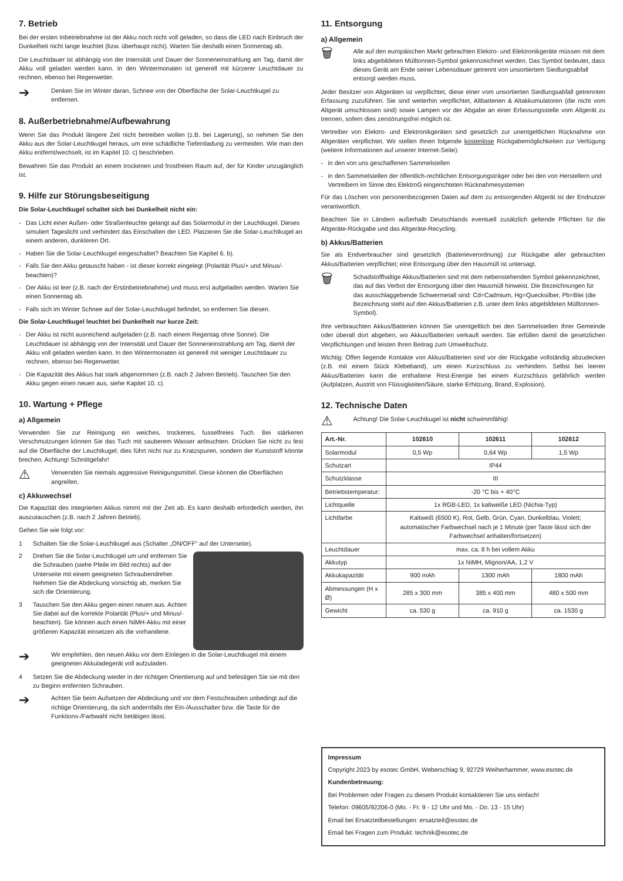7. Betrieb
Bei der ersten Inbetriebnahme ist der Akku noch nicht voll geladen, so dass die LED nach Einbruch der Dunkelheit nicht lange leuchtet (bzw. überhaupt nicht). Warten Sie deshalb einen Sonnentag ab.
Die Leuchtdauer ist abhängig von der Intensität und Dauer der Sonneneinstrahlung am Tag, damit der Akku voll geladen werden kann. In den Wintermonaten ist generell mit kürzerer Leuchtdauer zu rechnen, ebenso bei Regenwetter.
➔
Denken Sie im Winter daran, Schnee von der Oberfläche der Solar-Leuchtkugel zu entfernen.
8. Außerbetriebnahme/Aufbewahrung
Wenn Sie das Produkt längere Zeit nicht betreiben wollen (z.B. bei Lagerung), so nehmen Sie den Akku aus der Solar-Leuchtkugel heraus, um eine schädliche Tiefentladung zu vermeiden. Wie man den Akku entfernt/wechselt, ist im Kapitel 10. c) beschrieben.
Bewahren Sie das Produkt an einem trockenen und frostfreien Raum auf, der für Kinder unzugänglich ist.
9. Hilfe zur Störungsbeseitigung
Die Solar-Leuchtkugel schaltet sich bei Dunkelheit nicht ein:
- Das Licht einer Außen- oder Straßenleuchte gelangt auf das Solarmodul in der Leuchtkugel. Dieses simuliert Tageslicht und verhindert das Einschalten der LED. Platzieren Sie die Solar-Leuchtkugel an einem anderen, dunkleren Ort.
- Haben Sie die Solar-Leuchtkugel eingeschaltet? Beachten Sie Kapitel 6. b).
- Falls Sie den Akku getauscht haben - ist dieser korrekt eingelegt (Polarität Plus/+ und Minus/- beachten)?
- Der Akku ist leer (z.B. nach der Erstinbetriebnahme) und muss erst aufgeladen werden. Warten Sie einen Sonnentag ab.
- Falls sich im Winter Schnee auf der Solar-Leuchtkugel befindet, so entfernen Sie diesen.
Die Solar-Leuchtkugel leuchtet bei Dunkelheit nur kurze Zeit:
- Der Akku ist nicht ausreichend aufgeladen (z.B. nach einem Regentag ohne Sonne). Die Leuchtdauer ist abhängig von der Intensität und Dauer der Sonneneinstrahlung am Tag, damit der Akku voll geladen werden kann. In den Wintermonaten ist generell mit weniger Leuchtdauer zu rechnen, ebenso bei Regenwetter.
- Die Kapazität des Akkus hat stark abgenommen (z.B. nach 2 Jahren Betrieb). Tauschen Sie den Akku gegen einen neuen aus, siehe Kapitel 10. c).
10. Wartung + Pflege
a) Allgemein
Verwenden Sie zur Reinigung ein weiches, trockenes, fusselfreies Tuch. Bei stärkeren Verschmutzungen können Sie das Tuch mit sauberem Wasser anfeuchten. Drücken Sie nicht zu fest auf die Oberfläche der Leuchtkugel; dies führt nicht nur zu Kratzspuren, sondern der Kunststoff könnte brechen. Achtung! Schnittgefahr!
⚠
Verwenden Sie niemals aggressive Reinigungsmittel. Diese können die Oberflächen angreifen.
c) Akkuwechsel
Die Kapazität des integrierten Akkus nimmt mit der Zeit ab. Es kann deshalb erforderlich werden, ihn auszutauschen (z.B. nach 2 Jahren Betrieb).
Gehen Sie wie folgt vor:
1 Schalten Sie die Solar-Leuchtkugel aus (Schalter „ON/OFF“ auf der Unterseite).
2 Drehen Sie die Solar-Leuchtkugel um und entfernen Sie die Schrauben (siehe Pfeile im Bild rechts) auf der Unterseite mit einem geeigneten Schraubendreher. Nehmen Sie die Abdeckung vorsichtig ab, merken Sie sich die Orientierung.
3 Tauschen Sie den Akku gegen einen neuen aus. Achten Sie dabei auf die korrekte Polarität (Plus/+ und Minus/- beachten). Sie können auch einen NiMH-Akku mit einer größeren Kapazität einsetzen als die vorhandene.
➔
Wir empfehlen, den neuen Akku vor dem Einlegen in die Solar-Leuchtkugel mit einem geeigneten Akkuladegerät voll aufzuladen.
4 Setzen Sie die Abdeckung wieder in der richtigen Orientierung auf und befestigen Sie sie mit den zu Beginn entfernten Schrauben.
➔
Achten Sie beim Aufsetzen der Abdeckung und vor dem Festschrauben unbedingt auf die richtige Orientierung, da sich andernfalls der Ein-/Ausschalter bzw. die Taste für die Funktions-/Farbwahl nicht betätigen lässt.
11. Entsorgung
a) Allgemein
🗑
Alle auf den europäischen Markt gebrachten Elektro- und Elektronikgeräte müssen mit dem links abgebildeten Mülltonnen-Symbol gekennzeichnet werden. Das Symbol bedeutet, dass dieses Gerät am Ende seiner Lebensdauer getrennt von unsortiertem Siedlungsabfall entsorgt werden muss.
Jeder Besitzer von Altgeräten ist verpflichtet, diese einer vom unsortierten Siedlungsabfall getrennten Erfassung zuzuführen. Sie sind weiterhin verpflichtet, Altbatterien & Altakkumulatoren (die nicht vom Altgerät umschlossen sind) sowie Lampen vor der Abgabe an einer Erfassungsstelle vom Altgerät zu trennen, sofern dies zerstörungsfrei möglich ist.
Vertreiber von Elektro- und Elektronikgeräten sind gesetzlich zur unentgeltlichen Rücknahme von Altgeräten verpflichtet. Wir stellen Ihnen folgende kostenlose Rückgabemöglichkeiten zur Verfügung (weitere Informationen auf unserer Internet-Seite):
- in den von uns geschaffenen Sammelstellen
- in den Sammelstellen der öffentlich-rechtlichen Entsorgungsträger oder bei den von Herstellern und Vertreibern im Sinne des ElektroG eingerichteten Rücknahmesystemen
Für das Löschen von personenbezogenen Daten auf dem zu entsorgenden Altgerät ist der Endnutzer verantwortlich.
Beachten Sie in Ländern außerhalb Deutschlands eventuell zusätzlich geltende Pflichten für die Altgeräte-Rückgabe und das Altgeräte-Recycling.
b) Akkus/Batterien
Sie als Endverbraucher sind gesetzlich (Batterieverordnung) zur Rückgabe aller gebrauchten Akkus/Batterien verpflichtet; eine Entsorgung über den Hausmüll ist untersagt.
🗑
Schadstoffhaltige Akkus/Batterien sind mit dem nebenstehenden Symbol gekennzeichnet, das auf das Verbot der Entsorgung über den Hausmüll hinweist. Die Bezeichnungen für das ausschlaggebende Schwermetall sind: Cd=Cadmium, Hg=Quecksilber, Pb=Blei (die Bezeichnung steht auf den Akkus/Batterien z.B. unter dem links abgebildeten Mülltonnen-Symbol).
Ihre verbrauchten Akkus/Batterien können Sie unentgeltlich bei den Sammelstellen Ihrer Gemeinde oder überall dort abgeben, wo Akkus/Batterien verkauft werden. Sie erfüllen damit die gesetzlichen Verpflichtungen und leisten Ihren Beitrag zum Umweltschutz.
Wichtig: Offen liegende Kontakte von Akkus/Batterien sind vor der Rückgabe vollständig abzudecken (z.B. mit einem Stück Klebeband), um einen Kurzschluss zu verhindern. Selbst bei leeren Akkus/Batterien kann die enthaltene Rest-Energie bei einem Kurzschluss gefährlich werden (Aufplatzen, Austritt von Flüssigkeiten/Säure, starke Erhitzung, Brand, Explosion).
12. Technische Daten
⚠
Achtung! Die Solar-Leuchtkugel ist nicht schwimmfähig!
| Art.-Nr. | 102610 | 102611 | 102612 |
| --- | --- | --- | --- |
| Solarmodul | 0,5 Wp | 0,64 Wp | 1,5 Wp |
| Schutzart | IP44 | | |
| Schutzklasse | III | | |
| Betriebstemperatur: | -20 °C bis + 40°C | | |
| Lichtquelle | 1x RGB-LED, 1x kaltweiße LED (Nichia-Typ) | | |
| Lichtfarbe | Kaltweiß (6500 K), Rot, Gelb, Grün, Cyan, Dunkelblau, Violett; automatischer Farbwechsel nach je 1 Minute (per Taste lässt sich der Farbwechsel anhalten/fortsetzen) | | |
| Leuchtdauer | max. ca. 8 h bei vollem Akku | | |
| Akkutyp | 1x NiMH, Mignon/AA, 1,2 V | | |
| Akkukapazität | 900 mAh | 1300 mAh | 1800 mAh |
| Abmessungen (H x Ø) | 285 x 300 mm | 385 x 400 mm | 480 x 500 mm |
| Gewicht | ca. 530 g | ca. 910 g | ca. 1530 g |
Impressum
Copyright 2023 by esotec GmbH, Weberschlag 9, 92729 Weiherhammer, www.esotec.de
Kundenbetreuung:
Bei Problemen oder Fragen zu diesem Produkt kontaktieren Sie uns einfach!
Telefon: 09605/92206-0 (Mo. - Fr. 9 - 12 Uhr und Mo. - Do. 13 - 15 Uhr)
Email bei Ersatzteilbestellungen: ersatzteil@esotec.de
Email bei Fragen zum Produkt: technik@esotec.de